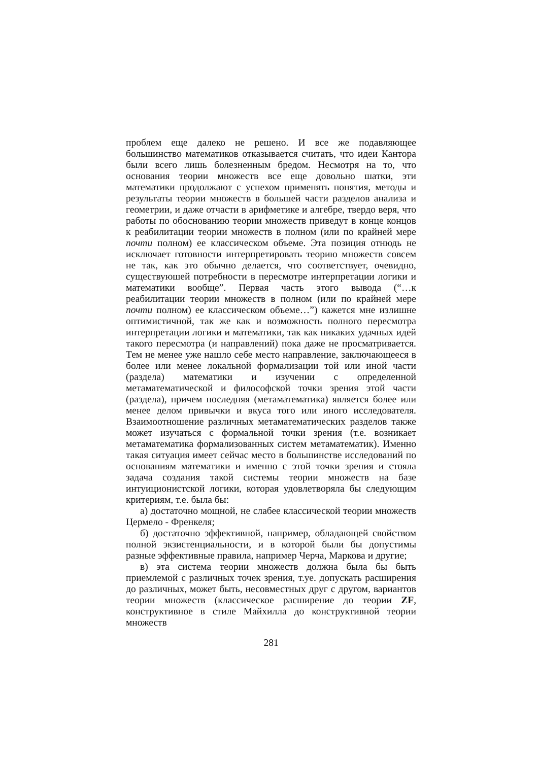проблем еще далеко не решено. И все же подавляющее большинство математиков отказывается считать, что идеи Кантора были всего лишь болезненным бредом. Несмотря на то, что основания теории множеств все еще довольно шатки, эти математики продолжают с успехом применять понятия, методы и результаты теории множеств в большей части разделов анализа и геометрии, и даже отчасти в арифметике и алгебре, твердо веря, что работы по обоснованию теории множеств приведут в конце концов к реабилитации теории множеств в полном (или по крайней мере почти полном) ее классическом объеме. Эта позиция отнюдь не исключает готовности интерпретировать теорию множеств совсем не так, как это обычно делается, что соответствует, очевидно, существуюшей потребности в пересмотре интерпретации логики и математики вообще”. Первая часть этого вывода (“…к реабилитации теории множеств в полном (или по крайней мере почти полном) ее классическом объеме…”) кажется мне излишне оптимистичной, так же как и возможность полного пересмотра интерпретации логики и математики, так как никаких удачных идей такого пересмотра (и направлений) пока даже не просматривается. Тем не менее уже нашло себе место направление, заключающееся в более или менее локальной формализации той или иной части (раздела) математики и изучении с определенной метаматематической и философской точки зрения этой части (раздела), причем последняя (метаматематика) является более или менее делом привычки и вкуса того или иного исследователя. Взаимоотношение различных метаматематических разделов также может изучаться с формальной точки зрения (т.е. возникает метаматематика формализованных систем метаматематик). Именно такая ситуация имеет сейчас место в большинстве исследований по основаниям математики и именно с этой точки зрения и стояла задача создания такой системы теории множеств на базе интуиционистской логики, которая удовлетворяла бы следующим критериям, т.е. была бы:
а) достаточно мощной, не слабее классической теории множеств Цермело - Френкеля;
б) достаточно эффективной, например, обладающей свойством полной экзистенциальности, и в которой были бы допустимы разные эффективные правила, например Черча, Маркова и другие;
в) эта система теории множеств должна была бы быть приемлемой с различных точек зрения, т.уе. допускать расширения до различных, может быть, несовместных друг с другом, вариантов теории множеств (классическое расширение до теории ZF, конструктивное в стиле Майхилла до конструктивной теории множеств
281